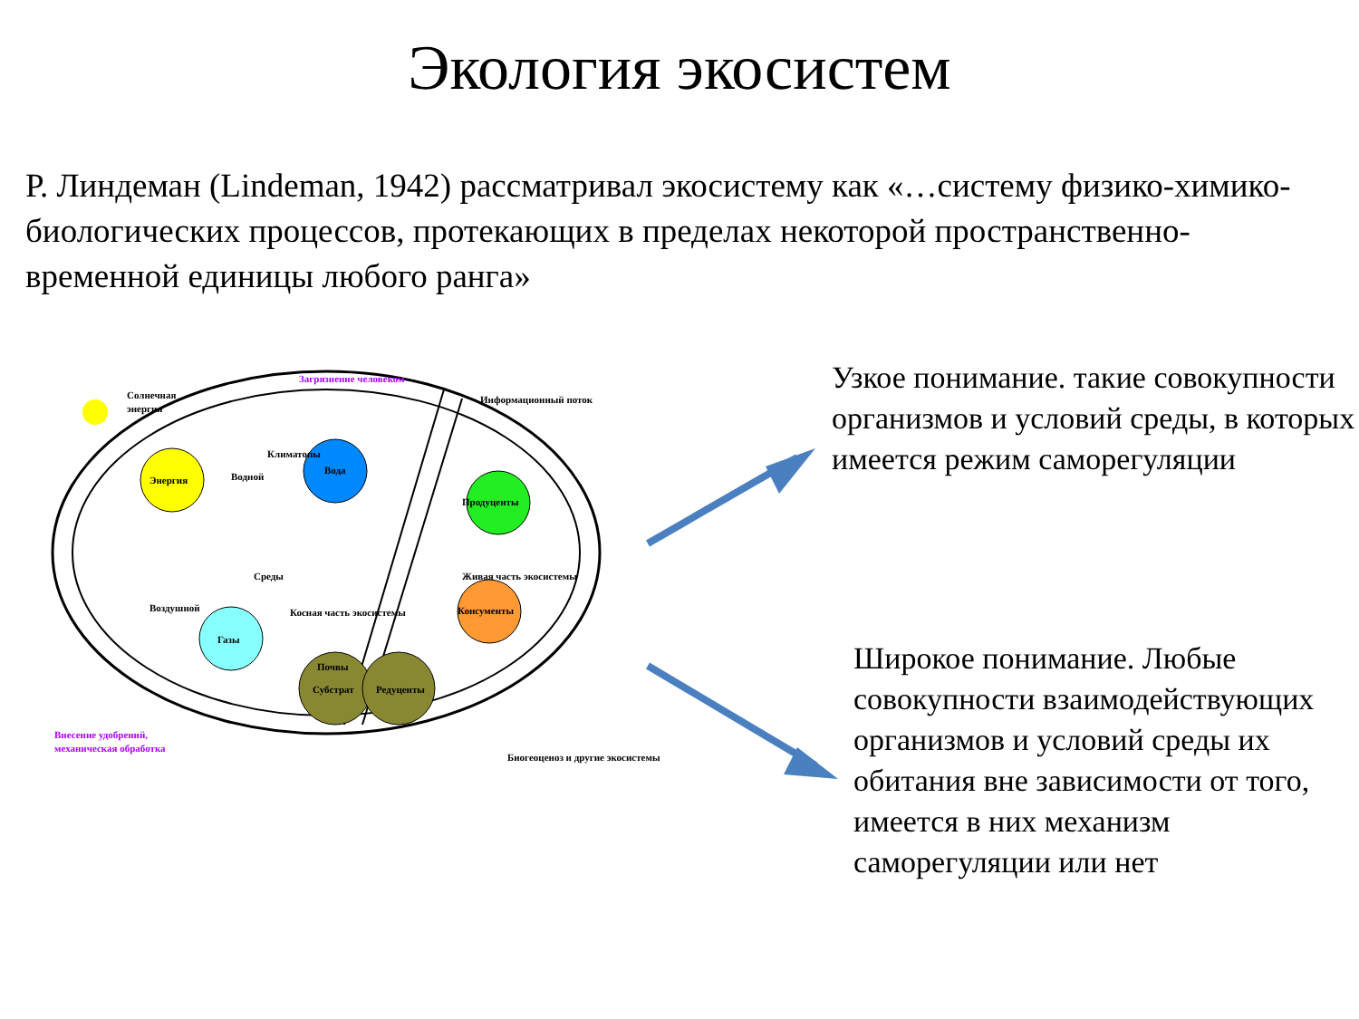Экология экосистем
Р. Линдеман (Lindeman, 1942) рассматривал экосистему как «…систему физико-химико-биологических процессов, протекающих в пределах некоторой пространственно-временной единицы любого ранга»
Солнечная
энергия
Загрязнение человеком
Информационный поток
Климатопы
Водной
Вода
Энергия
Среды
Воздушной
Косная часть экосистемы
Газы
Продуценты
Живая часть экосистемы
Консументы
Почвы
Субстрат
Редуценты
Внесение удобрений,
механическая обработка
Биогеоценоз и другие экосистемы
Узкое понимание. такие совокупности организмов и условий среды, в которых имеется режим саморегуляции
Широкое понимание. Любые совокупности взаимодействующих организмов и условий среды их обитания вне зависимости от того, имеется в них механизм саморегуляции или нет